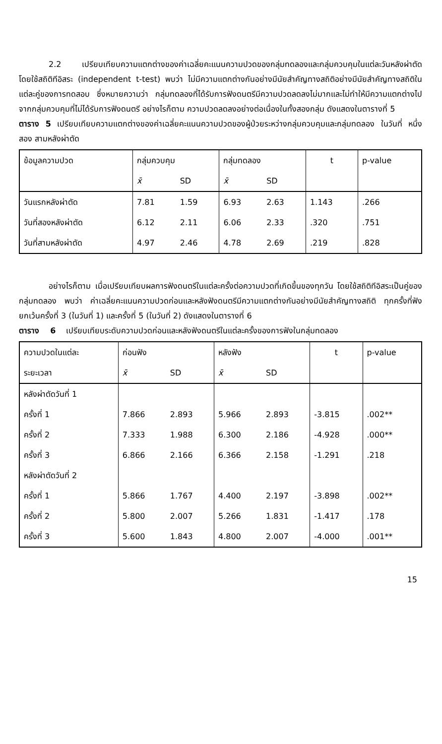2.2 เปรียบเทียบความแตกต่างของค่าเฉลี่ยคะแนนความปวดของกลุ่มทดลองและกลุ่มควบคุมในแต่ละวันหลังผ่าตัด โดยใช้สถิติทีอิสระ (independent t-test) พบว่า ไม่มีความแตกต่างกันอย่างมีนัยสำคัญทางสถิติอย่างมีนัยสำคัญทางสถิติในแต่ละคู่ของการทดสอบ ซึ่งหมายความว่า กลุ่มทดลองที่ได้รับการฟังดนตรีมีความปวดลดลงไม่มากและไม่ทำให้มีความแตกต่างไปจากกลุ่มควบคุมที่ไม่ได้รับการฟังดนตรี อย่างไรก็ตาม ความปวดลดลงอย่างต่อเนื่องในทั้งสองกลุ่ม ดังแสดงในตารางที่ 5
ตาราง 5 เปรียบเทียบความแตกต่างของค่าเฉลี่ยคะแนนความปวดของผู้ป่วยระหว่างกลุ่มควบคุมและกลุ่มทดลอง ในวันที่ หนึ่ง สอง สามหลังผ่าตัด
| ข้อมูลความปวด | กลุ่มควบคุม | | กลุ่มทดลอง | | t | p-value |
| --- | --- | --- | --- | --- | --- | --- |
| | x̄ | SD | x̄ | SD | | |
| วันแรกหลังผ่าตัด | 7.81 | 1.59 | 6.93 | 2.63 | 1.143 | .266 |
| วันที่สองหลังผ่าตัด | 6.12 | 2.11 | 6.06 | 2.33 | .320 | .751 |
| วันที่สามหลังผ่าตัด | 4.97 | 2.46 | 4.78 | 2.69 | .219 | .828 |
อย่างไรก็ตาม เมื่อเปรียบเทียบผลการฟังดนตรีในแต่ละครั้งต่อความปวดที่เกิดขึ้นของทุกวัน โดยใช้สถิติทีอิสระเป็นคู่ของกลุ่มทดลอง พบว่า ค่าเฉลี่ยคะแนนความปวดก่อนและหลังฟังดนตรีมีความแตกต่างกันอย่างมีนัยสำคัญทางสถิติ ทุกครั้งที่ฟังยกเว้นครั้งที่ 3 (ในวันที่ 1) และครั้งที่ 5 (ในวันที่ 2) ดังแสดงในตารางที่ 6
ตาราง 6 เปรียบเทียบระดับความปวดก่อนและหลังฟังดนตรีในแต่ละครั้งของการฟังในกลุ่มทดลอง
| ความปวดในแต่ละ | ก่อนฟัง | | หลังฟัง | | t | p-value |
| --- | --- | --- | --- | --- | --- | --- |
| ระยะเวลา | x̄ | SD | x̄ | SD | | |
| หลังผ่าตัดวันที่ 1 | | | | | | |
| ครั้งที่ 1 | 7.866 | 2.893 | 5.966 | 2.893 | -3.815 | .002** |
| ครั้งที่ 2 | 7.333 | 1.988 | 6.300 | 2.186 | -4.928 | .000** |
| ครั้งที่ 3 | 6.866 | 2.166 | 6.366 | 2.158 | -1.291 | .218 |
| หลังผ่าตัดวันที่ 2 | | | | | | |
| ครั้งที่ 1 | 5.866 | 1.767 | 4.400 | 2.197 | -3.898 | .002** |
| ครั้งที่ 2 | 5.800 | 2.007 | 5.266 | 1.831 | -1.417 | .178 |
| ครั้งที่ 3 | 5.600 | 1.843 | 4.800 | 2.007 | -4.000 | .001** |
15